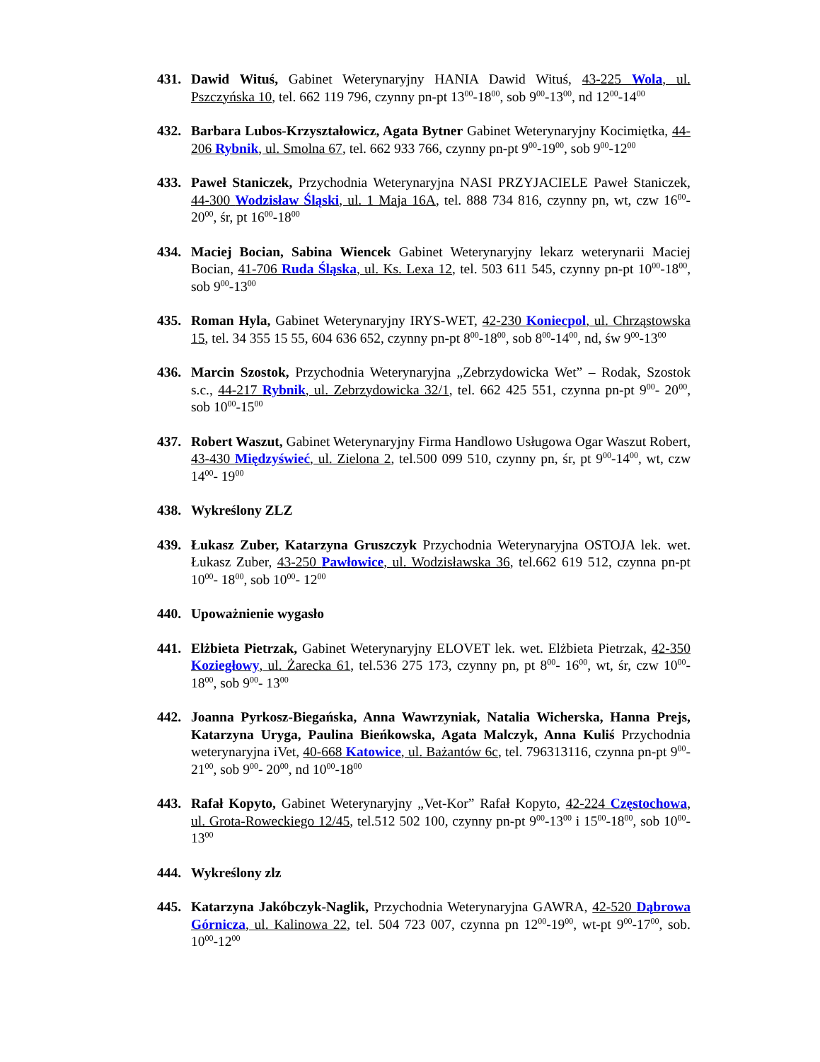431. Dawid Wituś, Gabinet Weterynaryjny HANIA Dawid Wituś, 43-225 Wola, ul. Pszczyńska 10, tel. 662 119 796, czynny pn-pt 13<sup>00</sup>-18<sup>00</sup>, sob 9<sup>00</sup>-13<sup>00</sup>, nd 12<sup>00</sup>-14<sup>00</sup>
432. Barbara Lubos-Krzyształowicz, Agata Bytner Gabinet Weterynaryjny Kocimiętka, 44-206 Rybnik, ul. Smolna 67, tel. 662 933 766, czynny pn-pt 9<sup>00</sup>-19<sup>00</sup>, sob 9<sup>00</sup>-12<sup>00</sup>
433. Paweł Staniczek, Przychodnia Weterynaryjna NASI PRZYJACIELE Paweł Staniczek, 44-300 Wodzisław Śląski, ul. 1 Maja 16A, tel. 888 734 816, czynny pn, wt, czw 16<sup>00</sup>-20<sup>00</sup>, śr, pt 16<sup>00</sup>-18<sup>00</sup>
434. Maciej Bocian, Sabina Wiencek Gabinet Weterynaryjny lekarz weterynarii Maciej Bocian, 41-706 Ruda Śląska, ul. Ks. Lexa 12, tel. 503 611 545, czynny pn-pt 10<sup>00</sup>-18<sup>00</sup>, sob 9<sup>00</sup>-13<sup>00</sup>
435. Roman Hyla, Gabinet Weterynaryjny IRYS-WET, 42-230 Koniecpol, ul. Chrząstowska 15, tel. 34 355 15 55, 604 636 652, czynny pn-pt 8<sup>00</sup>-18<sup>00</sup>, sob 8<sup>00</sup>-14<sup>00</sup>, nd, św 9<sup>00</sup>-13<sup>00</sup>
436. Marcin Szostok, Przychodnia Weterynaryjna „Zebrzydowicka Wet” – Rodak, Szostok s.c., 44-217 Rybnik, ul. Zebrzydowicka 32/1, tel. 662 425 551, czynna pn-pt 9<sup>00</sup>- 20<sup>00</sup>, sob 10<sup>00</sup>-15<sup>00</sup>
437. Robert Waszut, Gabinet Weterynaryjny Firma Handlowo Usługowa Ogar Waszut Robert, 43-430 Międzyświeć, ul. Zielona 2, tel.500 099 510, czynny pn, śr, pt 9<sup>00</sup>-14<sup>00</sup>, wt, czw 14<sup>00</sup>- 19<sup>00</sup>
438. Wykreślony ZLZ
439. Łukasz Zuber, Katarzyna Gruszczyk Przychodnia Weterynaryjna OSTOJA lek. wet. Łukasz Zuber, 43-250 Pawłowice, ul. Wodzisławska 36, tel.662 619 512, czynna pn-pt 10<sup>00</sup>- 18<sup>00</sup>, sob 10<sup>00</sup>- 12<sup>00</sup>
440. Upoważnienie wygasło
441. Elżbieta Pietrzak, Gabinet Weterynaryjny ELOVET lek. wet. Elżbieta Pietrzak, 42-350 Koziegłowy, ul. Żarecka 61, tel.536 275 173, czynny pn, pt 8<sup>00</sup>- 16<sup>00</sup>, wt, śr, czw 10<sup>00</sup>- 18<sup>00</sup>, sob 9<sup>00</sup>- 13<sup>00</sup>
442. Joanna Pyrkosz-Biegańska, Anna Wawrzyniak, Natalia Wicherska, Hanna Prejs, Katarzyna Uryga, Paulina Bieńkowska, Agata Malczyk, Anna Kuliś Przychodnia weterynaryjna iVet, 40-668 Katowice, ul. Bażantów 6c, tel. 796313116, czynna pn-pt 9<sup>00</sup>- 21<sup>00</sup>, sob 9<sup>00</sup>- 20<sup>00</sup>, nd 10<sup>00</sup>-18<sup>00</sup>
443. Rafał Kopyto, Gabinet Weterynaryjny „Vet-Kor” Rafał Kopyto, 42-224 Częstochowa, ul. Grota-Roweckiego 12/45, tel.512 502 100, czynny pn-pt 9<sup>00</sup>-13<sup>00</sup> i 15<sup>00</sup>-18<sup>00</sup>, sob 10<sup>00</sup>- 13<sup>00</sup>
444. Wykreślony zlz
445. Katarzyna Jakóbczyk-Naglik, Przychodnia Weterynaryjna GAWRA, 42-520 Dąbrowa Górnicza, ul. Kalinowa 22, tel. 504 723 007, czynna pn 12<sup>00</sup>-19<sup>00</sup>, wt-pt 9<sup>00</sup>-17<sup>00</sup>, sob. 10<sup>00</sup>-12<sup>00</sup>